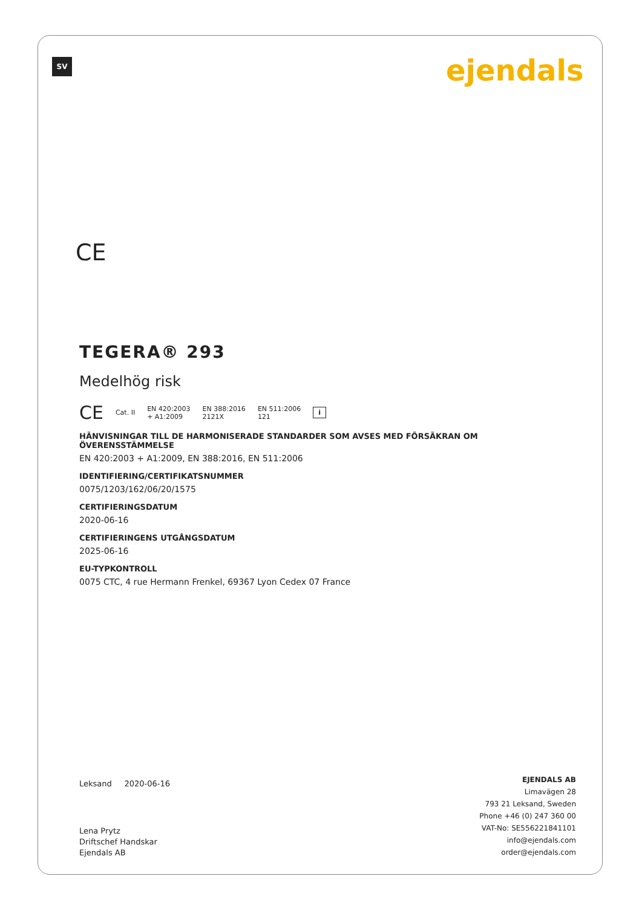SV ejendals
CE
TEGERA® 293
Medelhög risk
CE Cat. II EN 420:2003
+ A1:2009 EN 388:2016
2121X EN 511:2006
121 i
HÄNVISNINGAR TILL DE HARMONISERADE STANDARDER SOM AVSES MED FÖRSÄKRAN OM ÖVERENSSTÄMMELSE
EN 420:2003 + A1:2009, EN 388:2016, EN 511:2006
IDENTIFIERING/CERTIFIKATSNUMMER
0075/1203/162/06/20/1575
CERTIFIERINGSDATUM
2020-06-16
CERTIFIERINGENS UTGÅNGSDATUM
2025-06-16
EU-TYPKONTROLL
0075 CTC, 4 rue Hermann Frenkel, 69367 Lyon Cedex 07 France
Leksand 2020-06-16
Lena Prytz
Driftschef Handskar
Ejendals AB
EJENDALS AB
Limavägen 28
793 21 Leksand, Sweden
Phone +46 (0) 247 360 00
VAT-No: SE556221841101
info@ejendals.com
order@ejendals.com